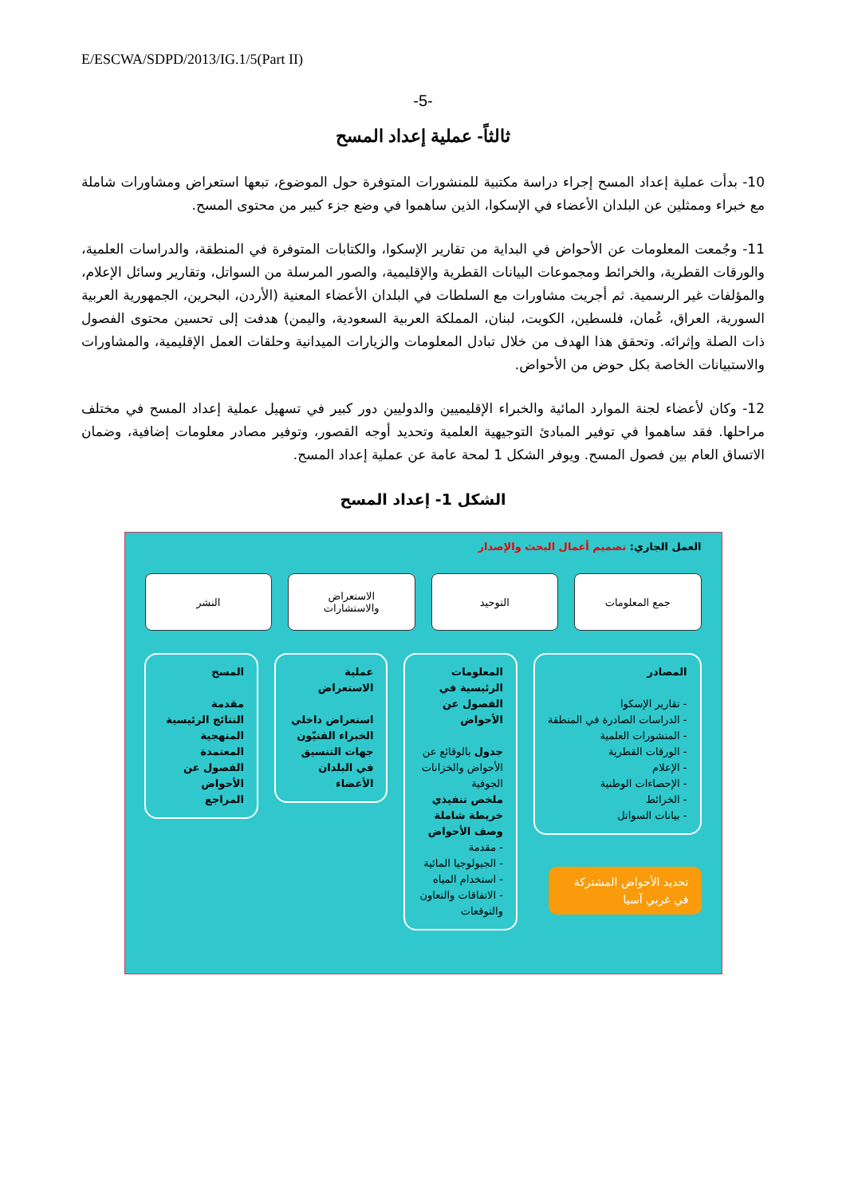E/ESCWA/SDPD/2013/IG.1/5(Part II)
-5-
ثالثاً- عملية إعداد المسح
10- بدأت عملية إعداد المسح إجراء دراسة مكتبية للمنشورات المتوفرة حول الموضوع، تبعها استعراض ومشاورات شاملة مع خبراء وممثلين عن البلدان الأعضاء في الإسكوا، الذين ساهموا في وضع جزء كبير من محتوى المسح.
11- وجُمعت المعلومات عن الأحواض في البداية من تقارير الإسكوا، والكتابات المتوفرة في المنطقة، والدراسات العلمية، والورقات القطرية، والخرائط ومجموعات البيانات القطرية والإقليمية، والصور المرسلة من السواتل، وتقارير وسائل الإعلام، والمؤلفات غير الرسمية. ثم أجريت مشاورات مع السلطات في البلدان الأعضاء المعنية (الأردن، البحرين، الجمهورية العربية السورية، العراق، عُمان، فلسطين، الكويت، لبنان، المملكة العربية السعودية، واليمن) هدفت إلى تحسين محتوى الفصول ذات الصلة وإثرائه. وتحقق هذا الهدف من خلال تبادل المعلومات والزيارات الميدانية وحلقات العمل الإقليمية، والمشاورات والاستبيانات الخاصة بكل حوض من الأحواض.
12- وكان لأعضاء لجنة الموارد المائية والخبراء الإقليميين والدوليين دور كبير في تسهيل عملية إعداد المسح في مختلف مراحلها. فقد ساهموا في توفير المبادئ التوجيهية العلمية وتحديد أوجه القصور، وتوفير مصادر معلومات إضافية، وضمان الاتساق العام بين فصول المسح. ويوفر الشكل 1 لمحة عامة عن عملية إعداد المسح.
الشكل 1- إعداد المسح
العمل الجاري: تصميم أعمال البحث والإصدار
جمع المعلومات التوحيد الاستعراض
والاستشارات
النشر
المصادر
- تقارير الإسكوا
- الدراسات الصادرة في المنطقة
- المنشورات العلمية
- الورقات القطرية
- الإعلام
- الإحصاءات الوطنية
- الخرائط
- بيانات السواتل
تحديد الأحواض المشتركة في غربي آسيا
المعلومات الرئيسية في الفصول عن الأحواض
جدول بالوقائع عن الأحواض والخزانات الجوفية
ملخص تنفيذي
خريطة شاملة
وصف الأحواض
- مقدمة
- الجيولوجيا المائية
- استخدام المياه
- الاتفاقات والتعاون والتوقعات
عملية الاستعراض
استعراض داخلي
الخبراء الفنيّون
جهات التنسيق في البلدان الأعضاء
المسح
مقدمة
النتائج الرئيسية
المنهجية المعتمدة
الفصول عن الأحواض
المراجع